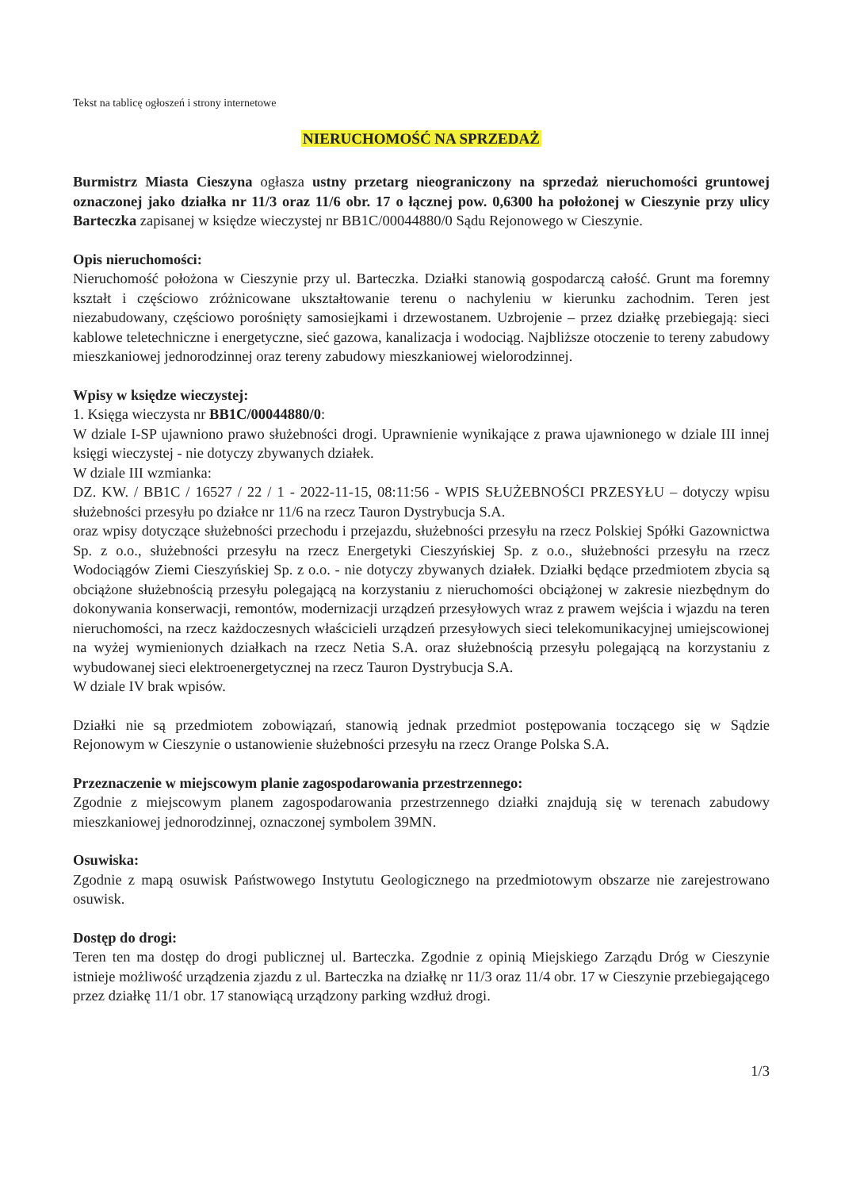Tekst na tablicę ogłoszeń i strony internetowe
NIERUCHOMOŚĆ NA SPRZEDAŻ
Burmistrz Miasta Cieszyna ogłasza ustny przetarg nieograniczony na sprzedaż nieruchomości gruntowej oznaczonej jako działka nr 11/3 oraz 11/6 obr. 17 o łącznej pow. 0,6300 ha położonej w Cieszynie przy ulicy Barteczka zapisanej w księdze wieczystej nr BB1C/00044880/0 Sądu Rejonowego w Cieszynie.
Opis nieruchomości:
Nieruchomość położona w Cieszynie przy ul. Barteczka. Działki stanowią gospodarczą całość. Grunt ma foremny kształt i częściowo zróżnicowane ukształtowanie terenu o nachyleniu w kierunku zachodnim. Teren jest niezabudowany, częściowo porośnięty samosiejkami i drzewostanem. Uzbrojenie – przez działkę przebiegają: sieci kablowe teletechniczne i energetyczne, sieć gazowa, kanalizacja i wodociąg. Najbliższe otoczenie to tereny zabudowy mieszkaniowej jednorodzinnej oraz tereny zabudowy mieszkaniowej wielorodzinnej.
Wpisy w księdze wieczystej:
1. Księga wieczysta nr BB1C/00044880/0:
W dziale I-SP ujawniono prawo służebności drogi. Uprawnienie wynikające z prawa ujawnionego w dziale III innej księgi wieczystej - nie dotyczy zbywanych działek.
W dziale III wzmianka:
DZ. KW. / BB1C / 16527 / 22 / 1 - 2022-11-15, 08:11:56 - WPIS SŁUŻEBNOŚCI PRZESYŁU – dotyczy wpisu służebności przesyłu po działce nr 11/6 na rzecz Tauron Dystrybucja S.A.
oraz wpisy dotyczące służebności przechodu i przejazdu, służebności przesyłu na rzecz Polskiej Spółki Gazownictwa Sp. z o.o., służebności przesyłu na rzecz Energetyki Cieszyńskiej Sp. z o.o., służebności przesyłu na rzecz Wodociągów Ziemi Cieszyńskiej Sp. z o.o. - nie dotyczy zbywanych działek. Działki będące przedmiotem zbycia są obciążone służebnością przesyłu polegającą na korzystaniu z nieruchomości obciążonej w zakresie niezbędnym do dokonywania konserwacji, remontów, modernizacji urządzeń przesyłowych wraz z prawem wejścia i wjazdu na teren nieruchomości, na rzecz każdoczesnych właścicieli urządzeń przesyłowych sieci telekomunikacyjnej umiejscowionej na wyżej wymienionych działkach na rzecz Netia S.A. oraz służebnością przesyłu polegającą na korzystaniu z wybudowanej sieci elektroenergetycznej na rzecz Tauron Dystrybucja S.A.
W dziale IV brak wpisów.
Działki nie są przedmiotem zobowiązań, stanowią jednak przedmiot postępowania toczącego się w Sądzie Rejonowym w Cieszynie o ustanowienie służebności przesyłu na rzecz Orange Polska S.A.
Przeznaczenie w miejscowym planie zagospodarowania przestrzennego:
Zgodnie z miejscowym planem zagospodarowania przestrzennego działki znajdują się w terenach zabudowy mieszkaniowej jednorodzinnej, oznaczonej symbolem 39MN.
Osuwiska:
Zgodnie z mapą osuwisk Państwowego Instytutu Geologicznego na przedmiotowym obszarze nie zarejestrowano osuwisk.
Dostęp do drogi:
Teren ten ma dostęp do drogi publicznej ul. Barteczka. Zgodnie z opinią Miejskiego Zarządu Dróg w Cieszynie istnieje możliwość urządzenia zjazdu z ul. Barteczka na działkę nr 11/3 oraz 11/4 obr. 17 w Cieszynie przebiegającego przez działkę 11/1 obr. 17 stanowiącą urządzony parking wzdłuż drogi.
1/3